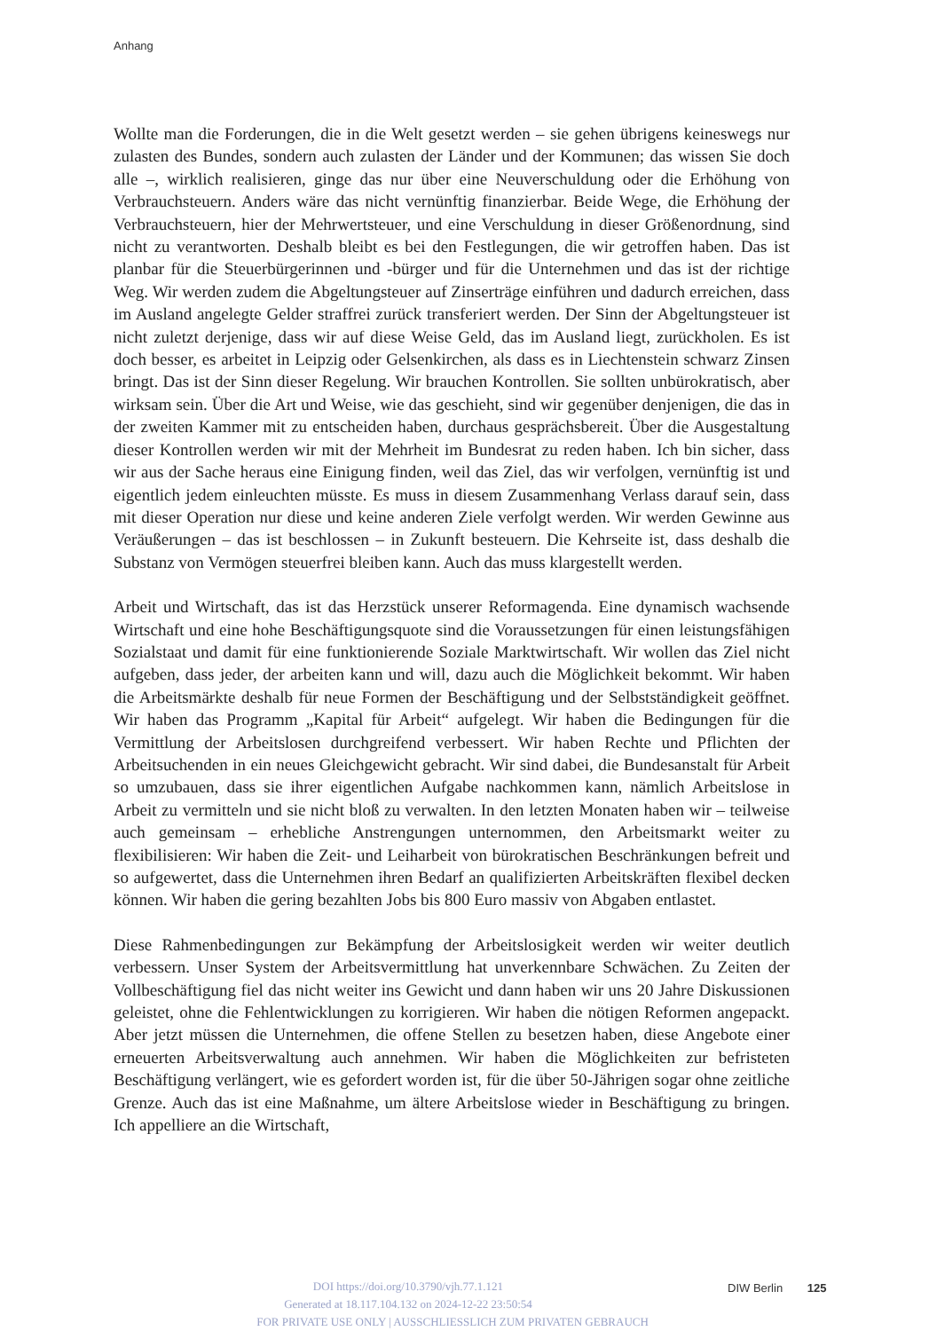Anhang
Wollte man die Forderungen, die in die Welt gesetzt werden – sie gehen übrigens keineswegs nur zulasten des Bundes, sondern auch zulasten der Länder und der Kommunen; das wissen Sie doch alle –, wirklich realisieren, ginge das nur über eine Neuverschuldung oder die Erhöhung von Verbrauchsteuern. Anders wäre das nicht vernünftig finanzierbar. Beide Wege, die Erhöhung der Verbrauchsteuern, hier der Mehrwertsteuer, und eine Verschuldung in dieser Größenordnung, sind nicht zu verantworten. Deshalb bleibt es bei den Festlegungen, die wir getroffen haben. Das ist planbar für die Steuerbürgerinnen und -bürger und für die Unternehmen und das ist der richtige Weg. Wir werden zudem die Abgeltungsteuer auf Zinserträge einführen und dadurch erreichen, dass im Ausland angelegte Gelder straffrei zurück transferiert werden. Der Sinn der Abgeltungsteuer ist nicht zuletzt derjenige, dass wir auf diese Weise Geld, das im Ausland liegt, zurückholen. Es ist doch besser, es arbeitet in Leipzig oder Gelsenkirchen, als dass es in Liechtenstein schwarz Zinsen bringt. Das ist der Sinn dieser Regelung. Wir brauchen Kontrollen. Sie sollten unbürokratisch, aber wirksam sein. Über die Art und Weise, wie das geschieht, sind wir gegenüber denjenigen, die das in der zweiten Kammer mit zu entscheiden haben, durchaus gesprächsbereit. Über die Ausgestaltung dieser Kontrollen werden wir mit der Mehrheit im Bundesrat zu reden haben. Ich bin sicher, dass wir aus der Sache heraus eine Einigung finden, weil das Ziel, das wir verfolgen, vernünftig ist und eigentlich jedem einleuchten müsste. Es muss in diesem Zusammenhang Verlass darauf sein, dass mit dieser Operation nur diese und keine anderen Ziele verfolgt werden. Wir werden Gewinne aus Veräußerungen – das ist beschlossen – in Zukunft besteuern. Die Kehrseite ist, dass deshalb die Substanz von Vermögen steuerfrei bleiben kann. Auch das muss klargestellt werden.
Arbeit und Wirtschaft, das ist das Herzstück unserer Reformagenda. Eine dynamisch wachsende Wirtschaft und eine hohe Beschäftigungsquote sind die Voraussetzungen für einen leistungsfähigen Sozialstaat und damit für eine funktionierende Soziale Marktwirtschaft. Wir wollen das Ziel nicht aufgeben, dass jeder, der arbeiten kann und will, dazu auch die Möglichkeit bekommt. Wir haben die Arbeitsmärkte deshalb für neue Formen der Beschäftigung und der Selbstständigkeit geöffnet. Wir haben das Programm „Kapital für Arbeit“ aufgelegt. Wir haben die Bedingungen für die Vermittlung der Arbeitslosen durchgreifend verbessert. Wir haben Rechte und Pflichten der Arbeitsuchenden in ein neues Gleichgewicht gebracht. Wir sind dabei, die Bundesanstalt für Arbeit so umzubauen, dass sie ihrer eigentlichen Aufgabe nachkommen kann, nämlich Arbeitslose in Arbeit zu vermitteln und sie nicht bloß zu verwalten. In den letzten Monaten haben wir – teilweise auch gemeinsam – erhebliche Anstrengungen unternommen, den Arbeitsmarkt weiter zu flexibilisieren: Wir haben die Zeit- und Leiharbeit von bürokratischen Beschränkungen befreit und so aufgewertet, dass die Unternehmen ihren Bedarf an qualifizierten Arbeitskräften flexibel decken können. Wir haben die gering bezahlten Jobs bis 800 Euro massiv von Abgaben entlastet.
Diese Rahmenbedingungen zur Bekämpfung der Arbeitslosigkeit werden wir weiter deutlich verbessern. Unser System der Arbeitsvermittlung hat unverkennbare Schwächen. Zu Zeiten der Vollbeschäftigung fiel das nicht weiter ins Gewicht und dann haben wir uns 20 Jahre Diskussionen geleistet, ohne die Fehlentwicklungen zu korrigieren. Wir haben die nötigen Reformen angepackt. Aber jetzt müssen die Unternehmen, die offene Stellen zu besetzen haben, diese Angebote einer erneuerten Arbeitsverwaltung auch annehmen. Wir haben die Möglichkeiten zur befristeten Beschäftigung verlängert, wie es gefordert worden ist, für die über 50-Jährigen sogar ohne zeitliche Grenze. Auch das ist eine Maßnahme, um ältere Arbeitslose wieder in Beschäftigung zu bringen. Ich appelliere an die Wirtschaft,
DOI https://doi.org/10.3790/vjh.77.1.121
Generated at 18.117.104.132 on 2024-12-22 23:50:54
DIW Berlin 125
FOR PRIVATE USE ONLY | AUSSCHLIESSLICH ZUM PRIVATEN GEBRAUCH